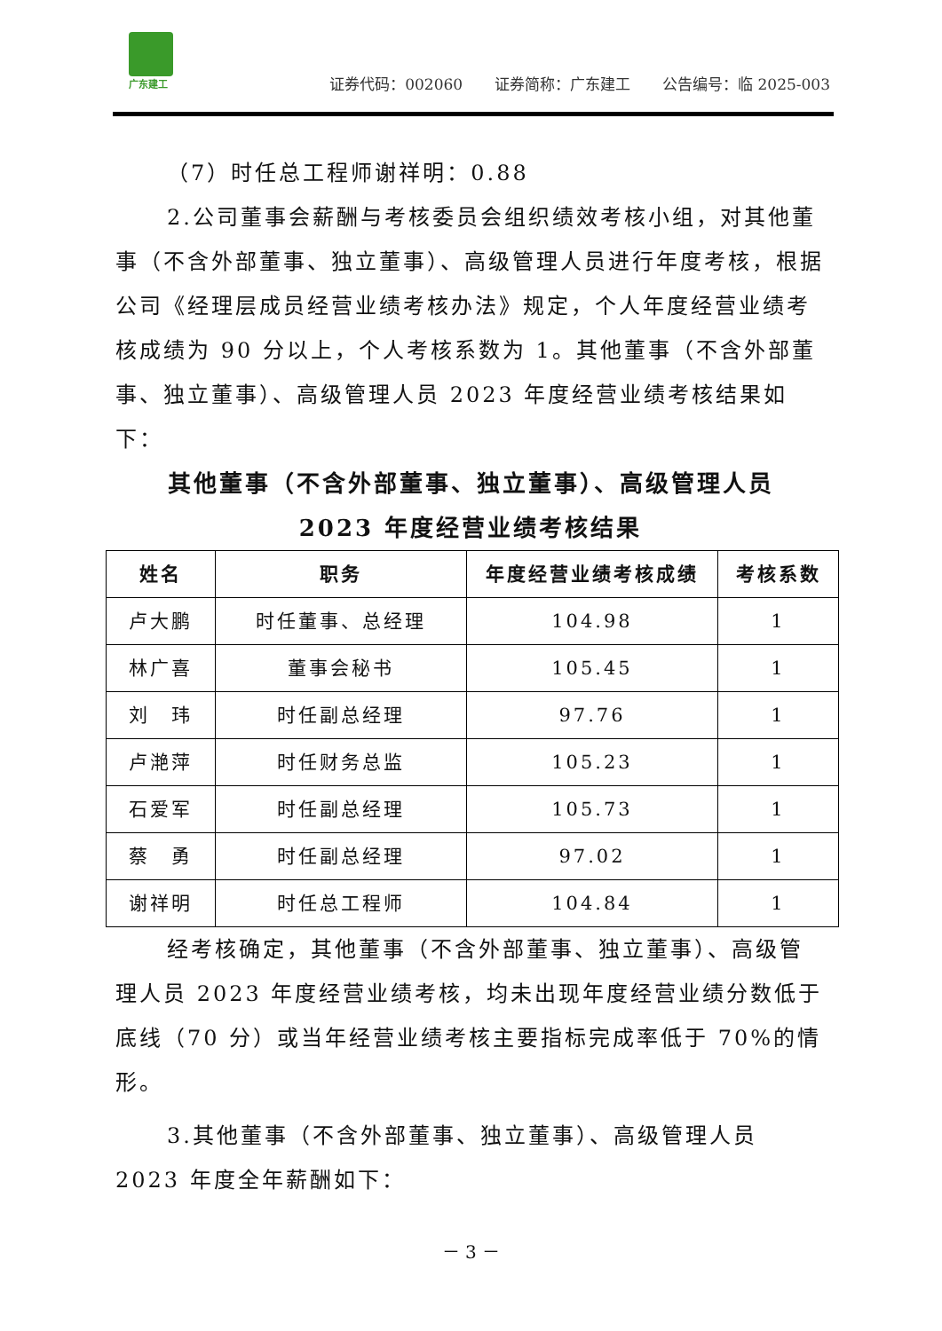广东建工
证券代码：002060 证券简称：广东建工 公告编号：临 2025-003
（7）时任总工程师谢祥明：0.88
2.公司董事会薪酬与考核委员会组织绩效考核小组，对其他董事（不含外部董事、独立董事）、高级管理人员进行年度考核，根据公司《经理层成员经营业绩考核办法》规定，个人年度经营业绩考核成绩为 90 分以上，个人考核系数为 1。其他董事（不含外部董事、独立董事）、高级管理人员 2023 年度经营业绩考核结果如下：
其他董事（不含外部董事、独立董事）、高级管理人员
2023 年度经营业绩考核结果
| 姓名 | 职务 | 年度经营业绩考核成绩 | 考核系数 |
| --- | --- | --- | --- |
| 卢大鹏 | 时任董事、总经理 | 104.98 | 1 |
| 林广喜 | 董事会秘书 | 105.45 | 1 |
| 刘 玮 | 时任副总经理 | 97.76 | 1 |
| 卢滟萍 | 时任财务总监 | 105.23 | 1 |
| 石爱军 | 时任副总经理 | 105.73 | 1 |
| 蔡 勇 | 时任副总经理 | 97.02 | 1 |
| 谢祥明 | 时任总工程师 | 104.84 | 1 |
经考核确定，其他董事（不含外部董事、独立董事）、高级管理人员 2023 年度经营业绩考核，均未出现年度经营业绩分数低于底线（70 分）或当年经营业绩考核主要指标完成率低于 70%的情形。
3.其他董事（不含外部董事、独立董事）、高级管理人员 2023 年度全年薪酬如下：
－ 3 －